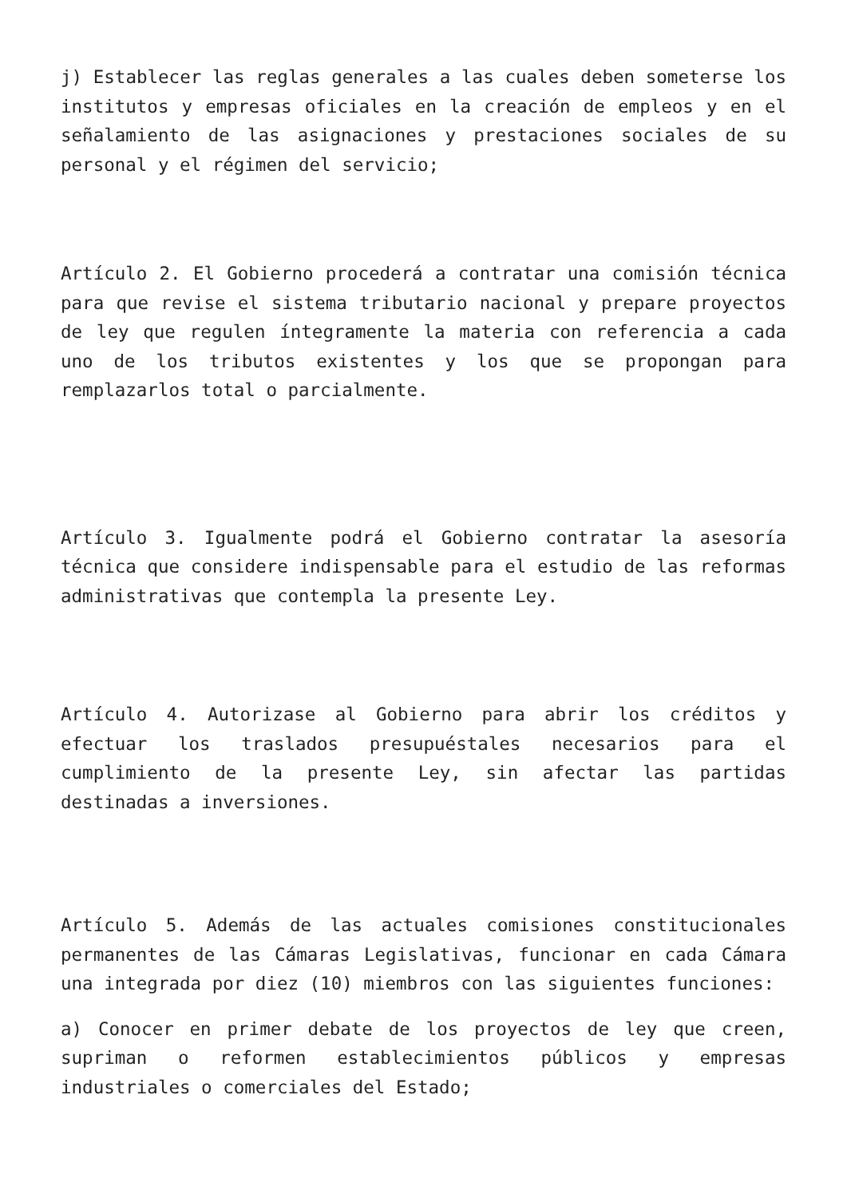j) Establecer las reglas generales a las cuales deben someterse los institutos y empresas oficiales en la creación de empleos y en el señalamiento de las asignaciones y prestaciones sociales de su personal y el régimen del servicio;
Artículo 2. El Gobierno procederá a contratar una comisión técnica para que revise el sistema tributario nacional y prepare proyectos de ley que regulen íntegramente la materia con referencia a cada uno de los tributos existentes y los que se propongan para remplazarlos total o parcialmente.
Artículo 3. Igualmente podrá el Gobierno contratar la asesoría técnica que considere indispensable para el estudio de las reformas administrativas que contempla la presente Ley.
Artículo 4. Autorizase al Gobierno para abrir los créditos y efectuar los traslados presupuéstales necesarios para el cumplimiento de la presente Ley, sin afectar las partidas destinadas a inversiones.
Artículo 5. Además de las actuales comisiones constitucionales permanentes de las Cámaras Legislativas, funcionar en cada Cámara una integrada por diez (10) miembros con las siguientes funciones:
a) Conocer en primer debate de los proyectos de ley que creen, supriman o reformen establecimientos públicos y empresas industriales o comerciales del Estado;